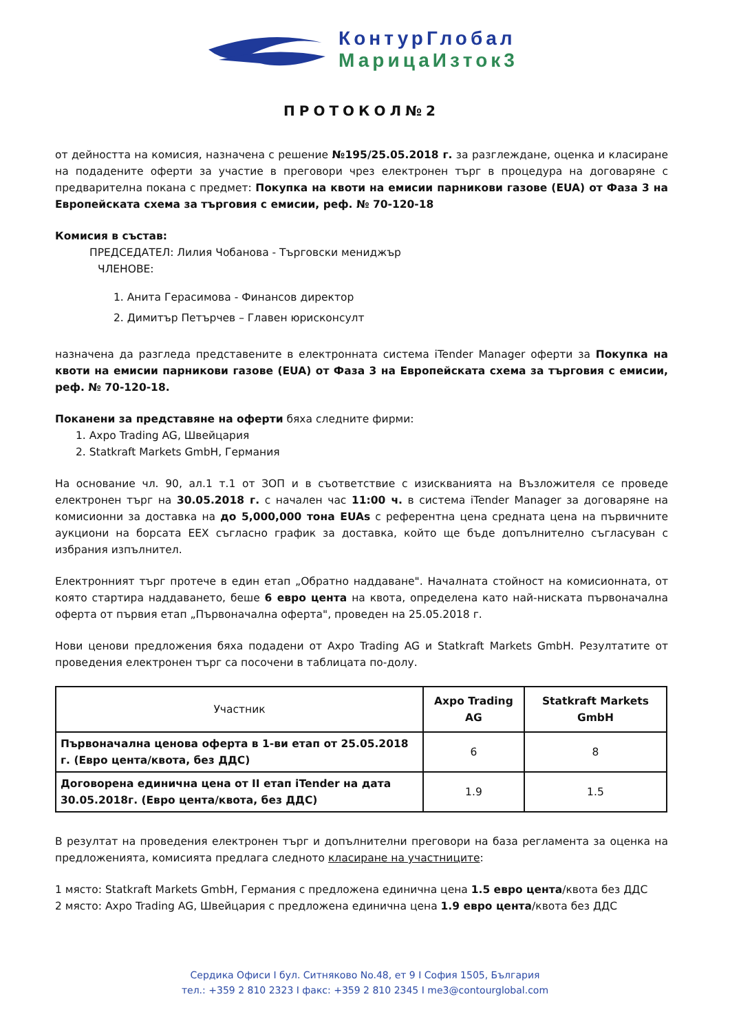КонтурГлобал
МарицаИзток3
ПРОТОКОЛ№2
от дейността на комисия, назначена с решение №195/25.05.2018 г. за разглеждане, оценка и класиране на подадените оферти за участие в преговори чрез електронен търг в процедура на договаряне с предварителна покана с предмет: Покупка на квоти на емисии парникови газове (EUA) от Фаза 3 на Европейската схема за търговия с емисии, реф. № 70-120-18
Комисия в състав:
ПРЕДСЕДАТЕЛ: Лилия Чобанова - Търговски мениджър
ЧЛЕНОВЕ:
1. Анита Герасимова - Финансов директор
2. Димитър Петърчев – Главен юрисконсулт
назначена да разгледа представените в електронната система iTender Manager оферти за Покупка на квоти на емисии парникови газове (EUA) от Фаза 3 на Европейската схема за търговия с емисии, реф. № 70-120-18.
Поканени за представяне на оферти бяха следните фирми:
1. Axpo Trading AG, Швейцария
2. Statkraft Markets GmbH, Германия
На основание чл. 90, ал.1 т.1 от ЗОП и в съответствие с изискванията на Възложителя се проведе електронен търг на 30.05.2018 г. с начален час 11:00 ч. в система iTender Manager за договаряне на комисионни за доставка на до 5,000,000 тона EUAs с референтна цена средната цена на първичните аукциони на борсата EEX съгласно график за доставка, който ще бъде допълнително съгласуван с избрания изпълнител.
Електронният търг протече в един етап „Обратно наддаване". Началната стойност на комисионната, от която стартира наддаването, беше 6 евро цента на квота, определена като най-ниската първоначална оферта от първия етап „Първоначална оферта", проведен на 25.05.2018 г.
Нови ценови предложения бяха подадени от Axpo Trading AG и Statkraft Markets GmbH. Резултатите от проведения електронен търг са посочени в таблицата по-долу.
| Участник | Axpo Trading AG | Statkraft Markets GmbH |
| --- | --- | --- |
| Първоначална ценова оферта в 1-ви етап от 25.05.2018 г. (Евро цента/квота, без ДДС) | 6 | 8 |
| Договорена единична цена от II етап iTender на дата 30.05.2018г. (Евро цента/квота, без ДДС) | 1.9 | 1.5 |
В резултат на проведения електронен търг и допълнителни преговори на база регламента за оценка на предложенията, комисията предлага следното класиране на участниците:
1 място: Statkraft Markets GmbH, Германия с предложена единична цена 1.5 евро цента/квота без ДДС
2 място: Axpo Trading AG, Швейцария с предложена единична цена 1.9 евро цента/квота без ДДС
Сердика Офиси I бул. Ситняково No.48, ет 9 I София 1505, България
тел.: +359 2 810 2323 I факс: +359 2 810 2345 I me3@contourglobal.com